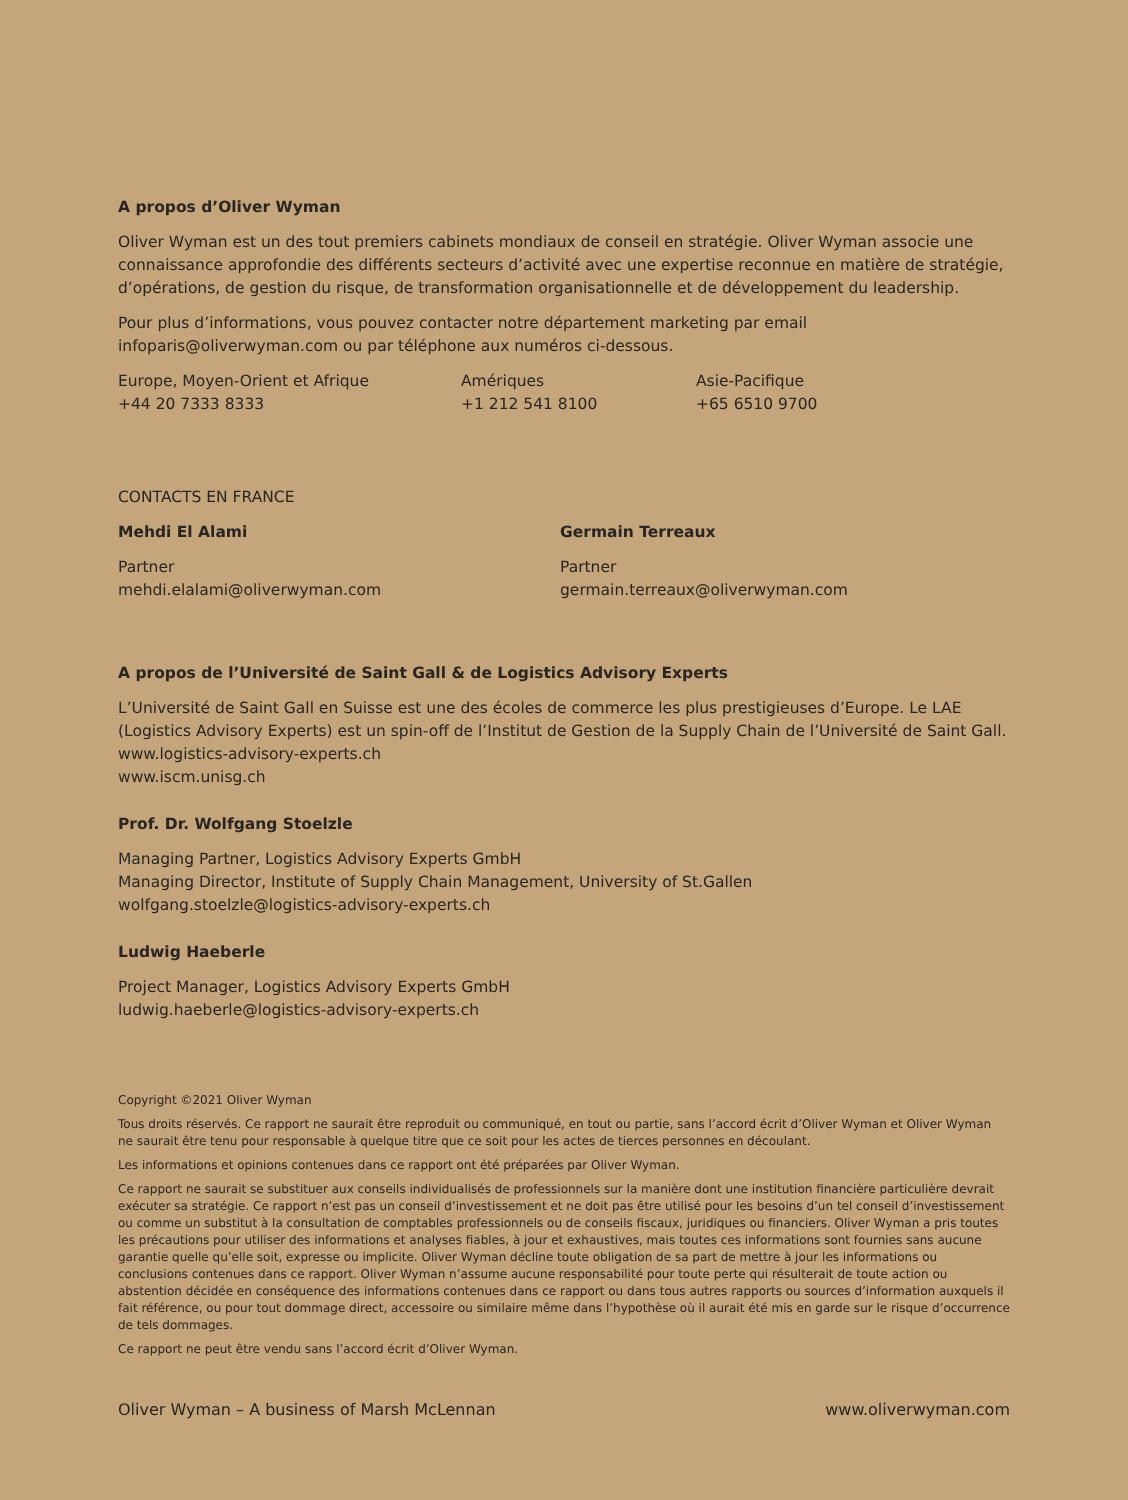A propos d’Oliver Wyman
Oliver Wyman est un des tout premiers cabinets mondiaux de conseil en stratégie. Oliver Wyman associe une connaissance approfondie des différents secteurs d’activité avec une expertise reconnue en matière de stratégie, d’opérations, de gestion du risque, de transformation organisationnelle et de développement du leadership.
Pour plus d’informations, vous pouvez contacter notre département marketing par email infoparis@oliverwyman.com ou par téléphone aux numéros ci-dessous.
Europe, Moyen-Orient et Afrique
+44 20 7333 8333
Amériques
+1 212 541 8100
Asie-Pacifique
+65 6510 9700
CONTACTS EN FRANCE
Mehdi El Alami
Partner
mehdi.elalami@oliverwyman.com
Germain Terreaux
Partner
germain.terreaux@oliverwyman.com
A propos de l’Université de Saint Gall & de Logistics Advisory Experts
L’Université de Saint Gall en Suisse est une des écoles de commerce les plus prestigieuses d’Europe. Le LAE (Logistics Advisory Experts) est un spin-off de l’Institut de Gestion de la Supply Chain de l’Université de Saint Gall.
www.logistics-advisory-experts.ch
www.iscm.unisg.ch
Prof. Dr. Wolfgang Stoelzle
Managing Partner, Logistics Advisory Experts GmbH
Managing Director, Institute of Supply Chain Management, University of St.Gallen
wolfgang.stoelzle@logistics-advisory-experts.ch
Ludwig Haeberle
Project Manager, Logistics Advisory Experts GmbH
ludwig.haeberle@logistics-advisory-experts.ch
Copyright ©2021 Oliver Wyman
Tous droits réservés. Ce rapport ne saurait être reproduit ou communiqué, en tout ou partie, sans l’accord écrit d’Oliver Wyman et Oliver Wyman ne saurait être tenu pour responsable à quelque titre que ce soit pour les actes de tierces personnes en découlant.
Les informations et opinions contenues dans ce rapport ont été préparées par Oliver Wyman.
Ce rapport ne saurait se substituer aux conseils individualisés de professionnels sur la manière dont une institution financière particulière devrait exécuter sa stratégie. Ce rapport n’est pas un conseil d’investissement et ne doit pas être utilisé pour les besoins d’un tel conseil d’investissement ou comme un substitut à la consultation de comptables professionnels ou de conseils fiscaux, juridiques ou financiers. Oliver Wyman a pris toutes les précautions pour utiliser des informations et analyses fiables, à jour et exhaustives, mais toutes ces informations sont fournies sans aucune garantie quelle qu’elle soit, expresse ou implicite. Oliver Wyman décline toute obligation de sa part de mettre à jour les informations ou conclusions contenues dans ce rapport. Oliver Wyman n’assume aucune responsabilité pour toute perte qui résulterait de toute action ou abstention décidée en conséquence des informations contenues dans ce rapport ou dans tous autres rapports ou sources d’information auxquels il fait référence, ou pour tout dommage direct, accessoire ou similaire même dans l’hypothèse où il aurait été mis en garde sur le risque d’occurrence de tels dommages.
Ce rapport ne peut être vendu sans l’accord écrit d’Oliver Wyman.
Oliver Wyman – A business of Marsh McLennan www.oliverwyman.com